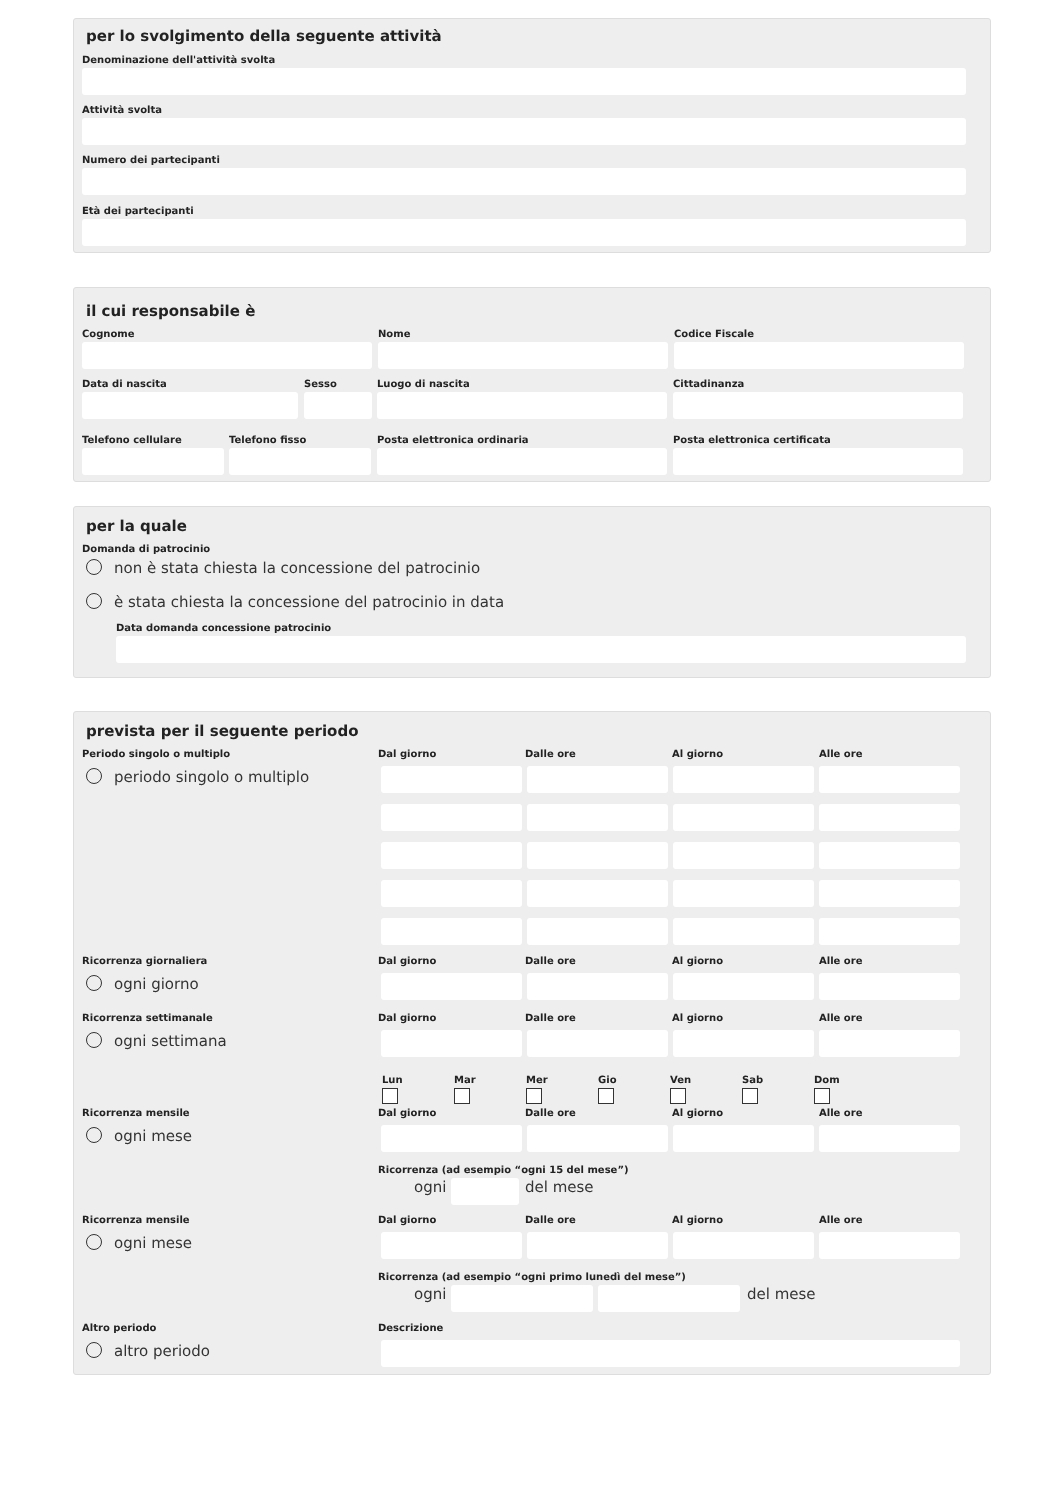per lo svolgimento della seguente attività
Denominazione dell'attività svolta
Attività svolta
Numero dei partecipanti
Età dei partecipanti
il cui responsabile è
Cognome Nome Codice Fiscale
Data di nascita Sesso Luogo di nascita Cittadinanza
Telefono cellulare Telefono fisso Posta elettronica ordinaria Posta elettronica certificata
per la quale
Domanda di patrocinio
non è stata chiesta la concessione del patrocinio
è stata chiesta la concessione del patrocinio in data
Data domanda concessione patrocinio
prevista per il seguente periodo
Periodo singolo o multiplo Dal giorno Dalle ore Al giorno Alle ore
periodo singolo o multiplo
Ricorrenza giornaliera Dal giorno Dalle ore Al giorno Alle ore
ogni giorno
Ricorrenza settimanale Dal giorno Dalle ore Al giorno Alle ore
ogni settimana
Lun Mar Mer Gio Ven Sab Dom
Ricorrenza mensile Dal giorno Dalle ore Al giorno Alle ore
ogni mese
Ricorrenza (ad esempio “ogni 15 del mese”)
ogni del mese
Ricorrenza mensile Dal giorno Dalle ore Al giorno Alle ore
ogni mese
Ricorrenza (ad esempio “ogni primo lunedì del mese”)
ogni del mese
Altro periodo Descrizione
altro periodo